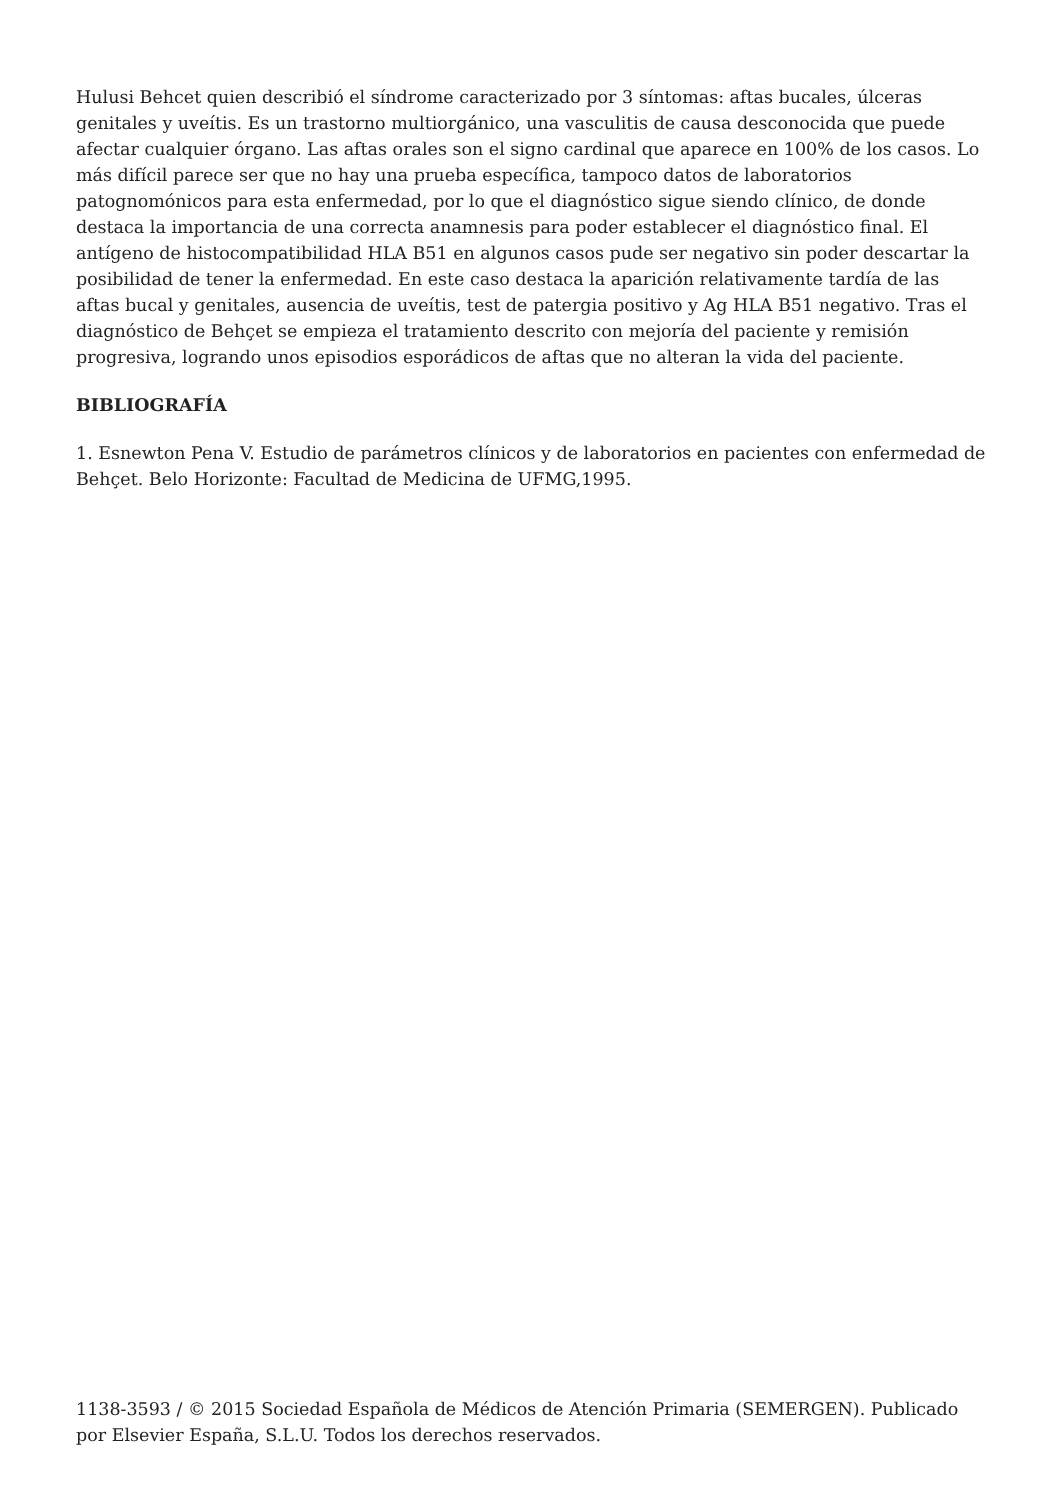Hulusi Behcet quien describió el síndrome caracterizado por 3 síntomas: aftas bucales, úlceras genitales y uveítis. Es un trastorno multiorgánico, una vasculitis de causa desconocida que puede afectar cualquier órgano. Las aftas orales son el signo cardinal que aparece en 100% de los casos. Lo más difícil parece ser que no hay una prueba específica, tampoco datos de laboratorios patognomónicos para esta enfermedad, por lo que el diagnóstico sigue siendo clínico, de donde destaca la importancia de una correcta anamnesis para poder establecer el diagnóstico final. El antígeno de histocompatibilidad HLA B51 en algunos casos pude ser negativo sin poder descartar la posibilidad de tener la enfermedad. En este caso destaca la aparición relativamente tardía de las aftas bucal y genitales, ausencia de uveítis, test de patergia positivo y Ag HLA B51 negativo. Tras el diagnóstico de Behçet se empieza el tratamiento descrito con mejoría del paciente y remisión progresiva, logrando unos episodios esporádicos de aftas que no alteran la vida del paciente.
BIBLIOGRAFÍA
1. Esnewton Pena V. Estudio de parámetros clínicos y de laboratorios en pacientes con enfermedad de Behçet. Belo Horizonte: Facultad de Medicina de UFMG,1995.
1138-3593 / © 2015 Sociedad Española de Médicos de Atención Primaria (SEMERGEN). Publicado por Elsevier España, S.L.U. Todos los derechos reservados.